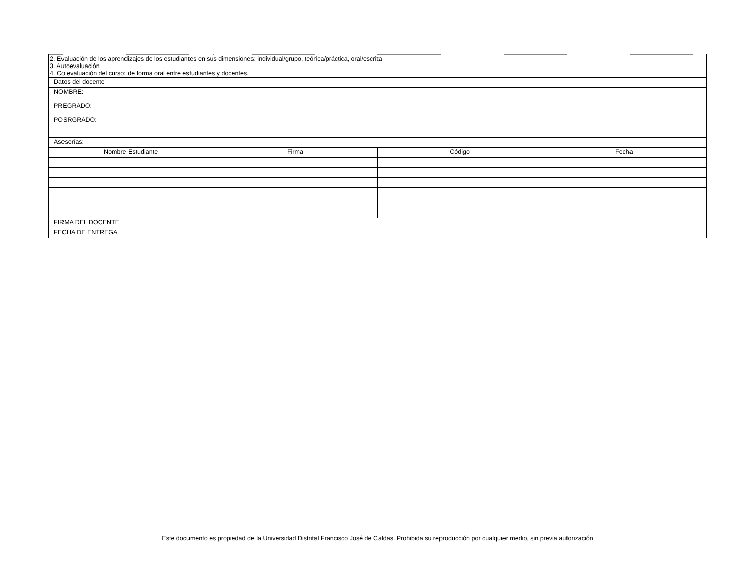| 2. Evaluación de los aprendizajes de los estudiantes en sus dimensiones: individual/grupo, teórica/práctica, oral/escrita 3. Autoevaluación 4. Co evaluación del curso: de forma oral entre estudiantes y docentes. | | | |
| Datos del docente | | | |
| NOMBRE: PREGRADO: POSRGRADO: | | | |
| Asesorías: | | | |
| Nombre Estudiante | Firma | Código | Fecha |
| FIRMA DEL DOCENTE | | | |
| FECHA DE ENTREGA | | | |
Este documento es propiedad de la Universidad Distrital Francisco José de Caldas. Prohibida su reproducción por cualquier medio, sin previa autorización